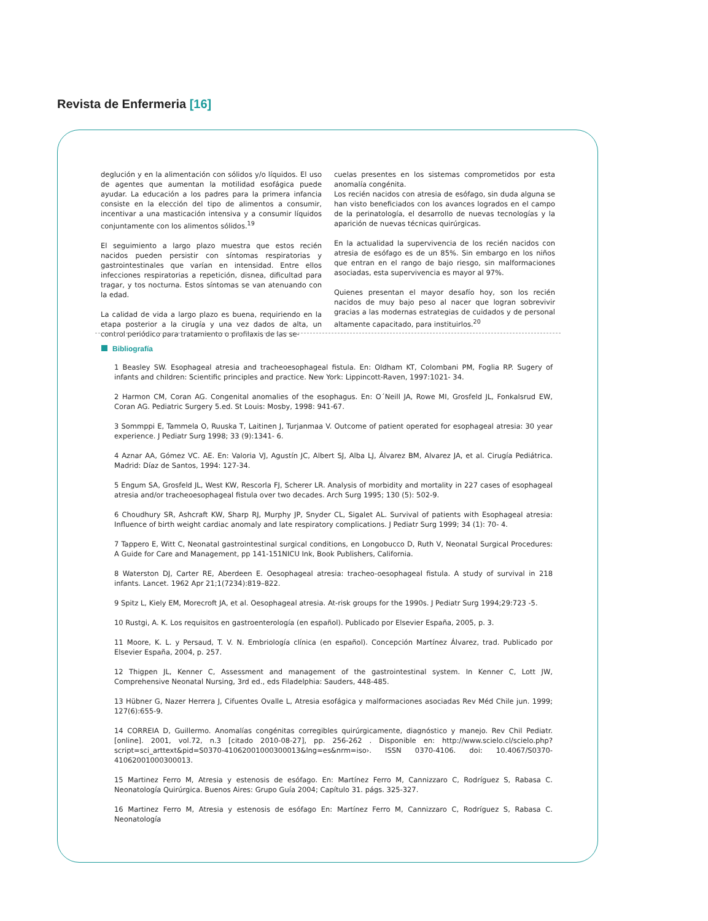Revista de Enfermeria [16]
deglución y en la alimentación con sólidos y/o líquidos. El uso de agentes que aumentan la motilidad esofágica puede ayudar. La educación a los padres para la primera infancia consiste en la elección del tipo de alimentos a consumir, incentivar a una masticación intensiva y a consumir líquidos conjuntamente con los alimentos sólidos.<sup>19</sup>
El seguimiento a largo plazo muestra que estos recién nacidos pueden persistir con síntomas respiratorias y gastrointestinales que varían en intensidad. Entre ellos infecciones respiratorias a repetición, disnea, dificultad para tragar, y tos nocturna. Estos síntomas se van atenuando con la edad.
La calidad de vida a largo plazo es buena, requiriendo en la etapa posterior a la cirugía y una vez dados de alta, un control periódico para tratamiento o profilaxis de las se-
cuelas presentes en los sistemas comprometidos por esta anomalía congénita.
Los recién nacidos con atresia de esófago, sin duda alguna se han visto beneficiados con los avances logrados en el campo de la perinatología, el desarrollo de nuevas tecnologías y la aparición de nuevas técnicas quirúrgicas.
En la actualidad la supervivencia de los recién nacidos con atresia de esófago es de un 85%. Sin embargo en los niños que entran en el rango de bajo riesgo, sin malformaciones asociadas, esta supervivencia es mayor al 97%.
Quienes presentan el mayor desafío hoy, son los recién nacidos de muy bajo peso al nacer que logran sobrevivir gracias a las modernas estrategias de cuidados y de personal altamente capacitado, para instituirlos.<sup>20</sup>
Bibliografía
1 Beasley SW. Esophageal atresia and tracheoesophageal fistula. En: Oldham KT, Colombani PM, Foglia RP. Sugery of infants and children: Scientific principles and practice. New York: Lippincott-Raven, 1997:1021- 34.
2 Harmon CM, Coran AG. Congenital anomalies of the esophagus. En: O´Neill JA, Rowe MI, Grosfeld JL, Fonkalsrud EW, Coran AG. Pediatric Surgery 5.ed. St Louis: Mosby, 1998: 941-67.
3 Sommppi E, Tammela O, Ruuska T, Laitinen J, Turjanmaa V. Outcome of patient operated for esophageal atresia: 30 year experience. J Pediatr Surg 1998; 33 (9):1341- 6.
4 Aznar AA, Gómez VC. AE. En: Valoria VJ, Agustín JC, Albert SJ, Alba LJ, Álvarez BM, Alvarez JA, et al. Cirugía Pediátrica. Madrid: Díaz de Santos, 1994: 127-34.
5 Engum SA, Grosfeld JL, West KW, Rescorla FJ, Scherer LR. Analysis of morbidity and mortality in 227 cases of esophageal atresia and/or tracheoesophageal fistula over two decades. Arch Surg 1995; 130 (5): 502-9.
6 Choudhury SR, Ashcraft KW, Sharp RJ, Murphy JP, Snyder CL, Sigalet AL. Survival of patients with Esophageal atresia: Influence of birth weight cardiac anomaly and late respiratory complications. J Pediatr Surg 1999; 34 (1): 70- 4.
7 Tappero E, Witt C, Neonatal gastrointestinal surgical conditions, en Longobucco D, Ruth V, Neonatal Surgical Procedures: A Guide for Care and Management, pp 141-151NICU Ink, Book Publishers, California.
8 Waterston DJ, Carter RE, Aberdeen E. Oesophageal atresia: tracheo-oesophageal fistula. A study of survival in 218 infants. Lancet. 1962 Apr 21;1(7234):819–822.
9 Spitz L, Kiely EM, Morecroft JA, et al. Oesophageal atresia. At-risk groups for the 1990s. J Pediatr Surg 1994;29:723 -5.
10 Rustgi, A. K. Los requisitos en gastroenterología (en español). Publicado por Elsevier España, 2005, p. 3.
11 Moore, K. L. y Persaud, T. V. N. Embriología clínica (en español). Concepción Martínez Álvarez, trad. Publicado por Elsevier España, 2004, p. 257.
12 Thigpen JL, Kenner C, Assessment and management of the gastrointestinal system. In Kenner C, Lott JW, Comprehensive Neonatal Nursing, 3rd ed., eds Filadelphia: Sauders, 448-485.
13 Hübner G, Nazer Herrera J, Cifuentes Ovalle L, Atresia esofágica y malformaciones asociadas Rev Méd Chile jun. 1999; 127(6):655-9.
14 CORREIA D, Guillermo. Anomalías congénitas corregibles quirúrgicamente, diagnóstico y manejo. Rev Chil Pediatr. [online]. 2001, vol.72, n.3 [citado 2010-08-27], pp. 256-262 . Disponible en: http://www.scielo.cl/scielo.php?script=sci_arttext&pid=S0370-41062001000300013&lng=es&nrm=iso›. ISSN 0370-4106. doi: 10.4067/S0370-41062001000300013.
15 Martinez Ferro M, Atresia y estenosis de esófago. En: Martínez Ferro M, Cannizzaro C, Rodríguez S, Rabasa C. Neonatología Quirúrgica. Buenos Aires: Grupo Guía 2004; Capítulo 31. págs. 325-327.
16 Martinez Ferro M, Atresia y estenosis de esófago En: Martínez Ferro M, Cannizzaro C, Rodríguez S, Rabasa C. Neonatología